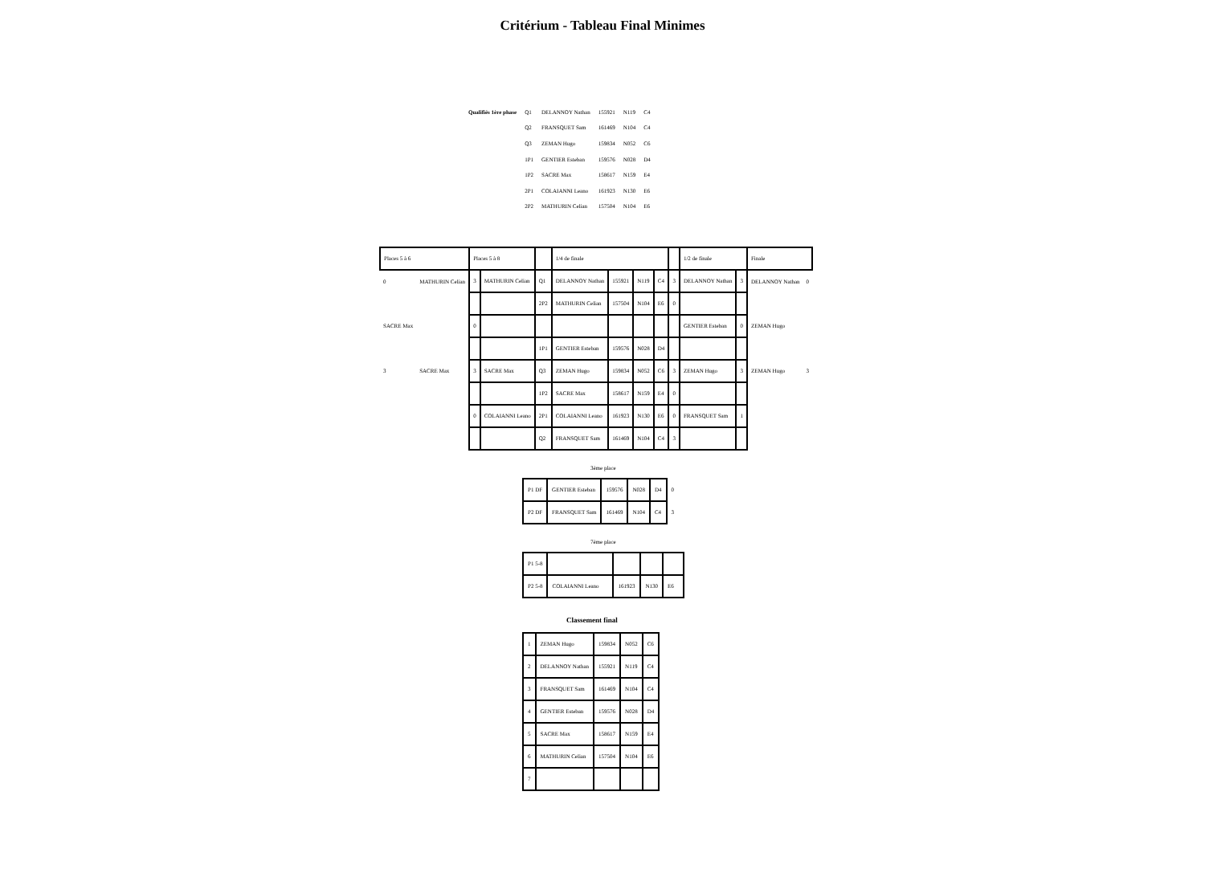Critérium - Tableau Final Minimes
| Qualifiés 1ère phase | Q1 | DELANNOY Nathan | 155921 | N119 | C4 |
| | Q2 | FRANSQUET Sam | 161469 | N104 | C4 |
| | Q3 | ZEMAN Hugo | 159834 | N052 | C6 |
| | 1P1 | GENTIER Esteban | 159576 | N028 | D4 |
| | 1P2 | SACRE Max | 158617 | N159 | E4 |
| | 2P1 | COLAIANNI Leano | 161923 | N130 | E6 |
| | 2P2 | MATHURIN Celian | 157504 | N104 | E6 |
| Places 5 à 6 | | Places 5 à 8 | | | 1/4 de finale | | | | | 1/2 de finale | | Finale | |
| 0 | MATHURIN Celian | 3 | MATHURIN Celian | Q1 | DELANNOY Nathan | 155921 | N119 | C4 | 3 | DELANNOY Nathan | 3 | DELANNOY Nathan | 0 |
| | | | | 2P2 | MATHURIN Celian | 157504 | N104 | E6 | 0 | | | | |
| SACRE Max | | 0 | | | | | | | | GENTIER Esteban | 0 | ZEMAN Hugo | |
| | | | | 1P1 | GENTIER Esteban | 159576 | N028 | D4 | | | | | |
| 3 | SACRE Max | 3 | SACRE Max | Q3 | ZEMAN Hugo | 159834 | N052 | C6 | 3 | ZEMAN Hugo | 3 | ZEMAN Hugo | 3 |
| | | | | 1P2 | SACRE Max | 158617 | N159 | E4 | 0 | | | | |
| | | 0 | COLAIANNI Leano | 2P1 | COLAIANNI Leano | 161923 | N130 | E6 | 0 | FRANSQUET Sam | 1 | | |
| | | | | Q2 | FRANSQUET Sam | 161469 | N104 | C4 | 3 | | | | |
3ème place
| P1 DF | GENTIER Esteban | 159576 | N028 | D4 | 0 |
| P2 DF | FRANSQUET Sam | 161469 | N104 | C4 | 3 |
7ème place
| P1 5-8 | | | | |
| P2 5-8 | COLAIANNI Leano | 161923 | N130 | E6 |
Classement final
| 1 | ZEMAN Hugo | 159834 | N052 | C6 |
| 2 | DELANNOY Nathan | 155921 | N119 | C4 |
| 3 | FRANSQUET Sam | 161469 | N104 | C4 |
| 4 | GENTIER Esteban | 159576 | N028 | D4 |
| 5 | SACRE Max | 158617 | N159 | E4 |
| 6 | MATHURIN Celian | 157504 | N104 | E6 |
| 7 | | | | |